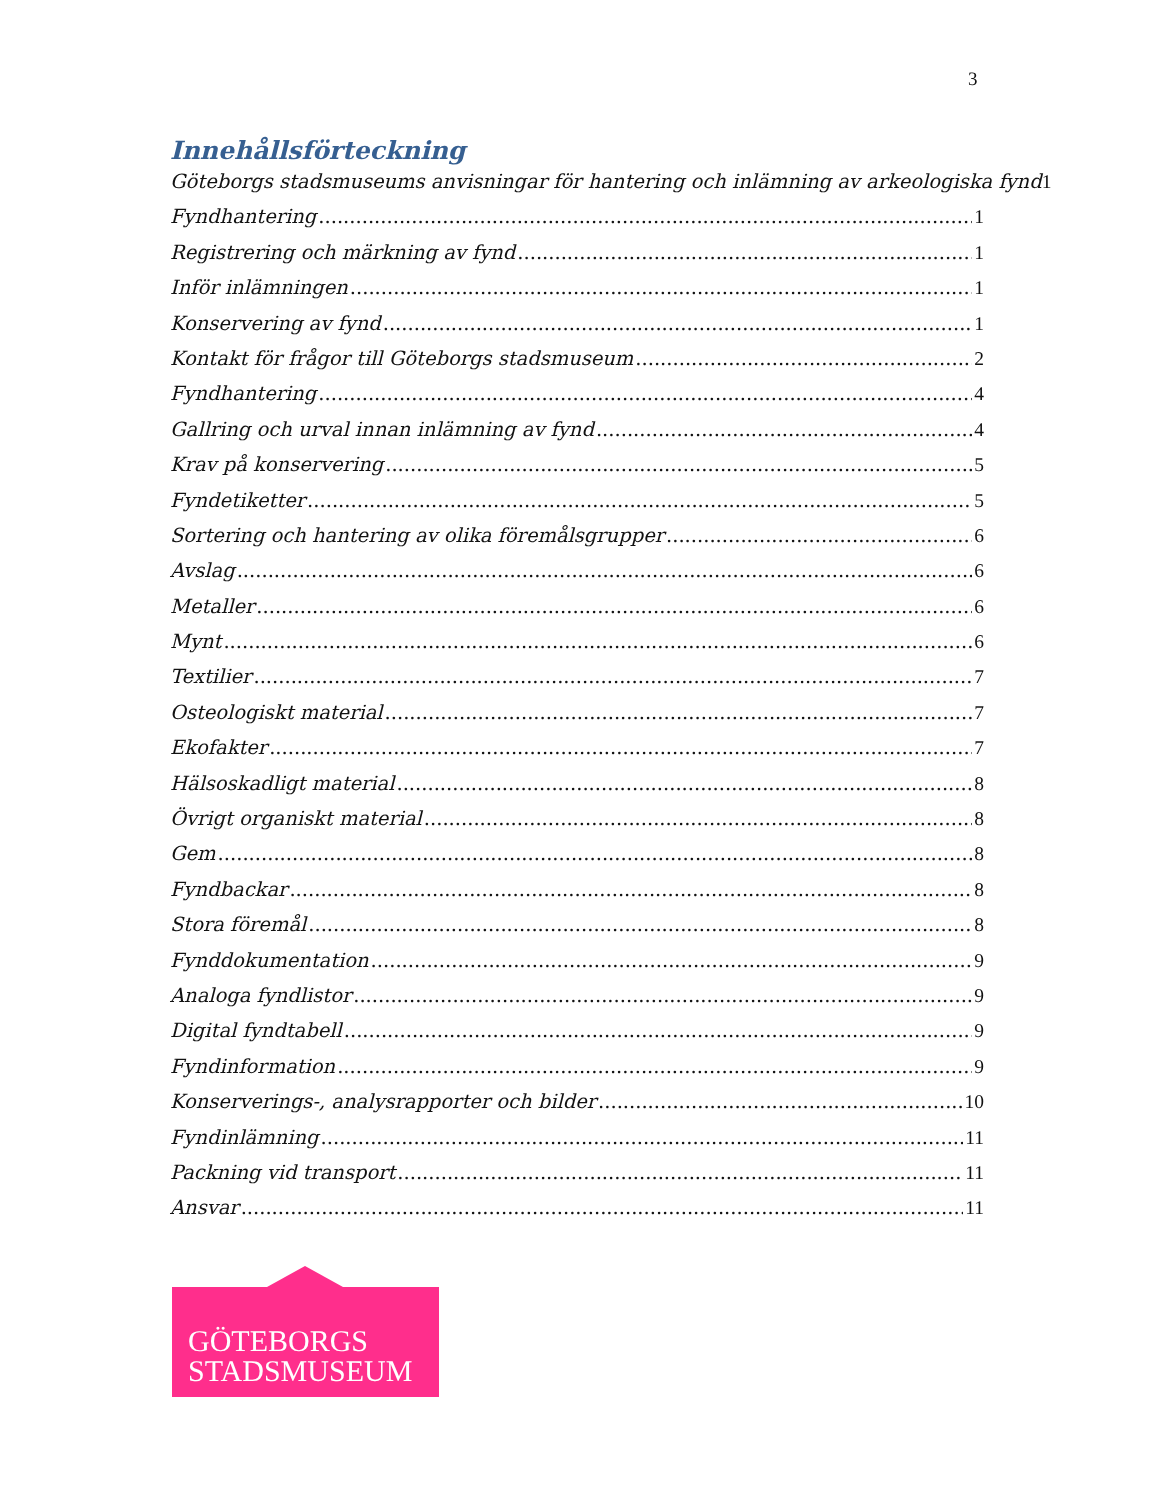3
Innehållsförteckning
Göteborgs stadsmuseums anvisningar för hantering och inlämning av arkeologiska fynd 1
Fyndhantering 1
Registrering och märkning av fynd 1
Inför inlämningen 1
Konservering av fynd 1
Kontakt för frågor till Göteborgs stadsmuseum 2
Fyndhantering 4
Gallring och urval innan inlämning av fynd 4
Krav på konservering 5
Fyndetiketter 5
Sortering och hantering av olika föremålsgrupper 6
Avslag 6
Metaller 6
Mynt 6
Textilier 7
Osteologiskt material 7
Ekofakter 7
Hälsoskadligt material 8
Övrigt organiskt material 8
Gem 8
Fyndbackar 8
Stora föremål 8
Fynddokumentation 9
Analoga fyndlistor 9
Digital fyndtabell 9
Fyndinformation 9
Konserverings-, analysrapporter och bilder 10
Fyndinlämning 11
Packning vid transport 11
Ansvar 11
GÖTEBORGS
STADSMUSEUM